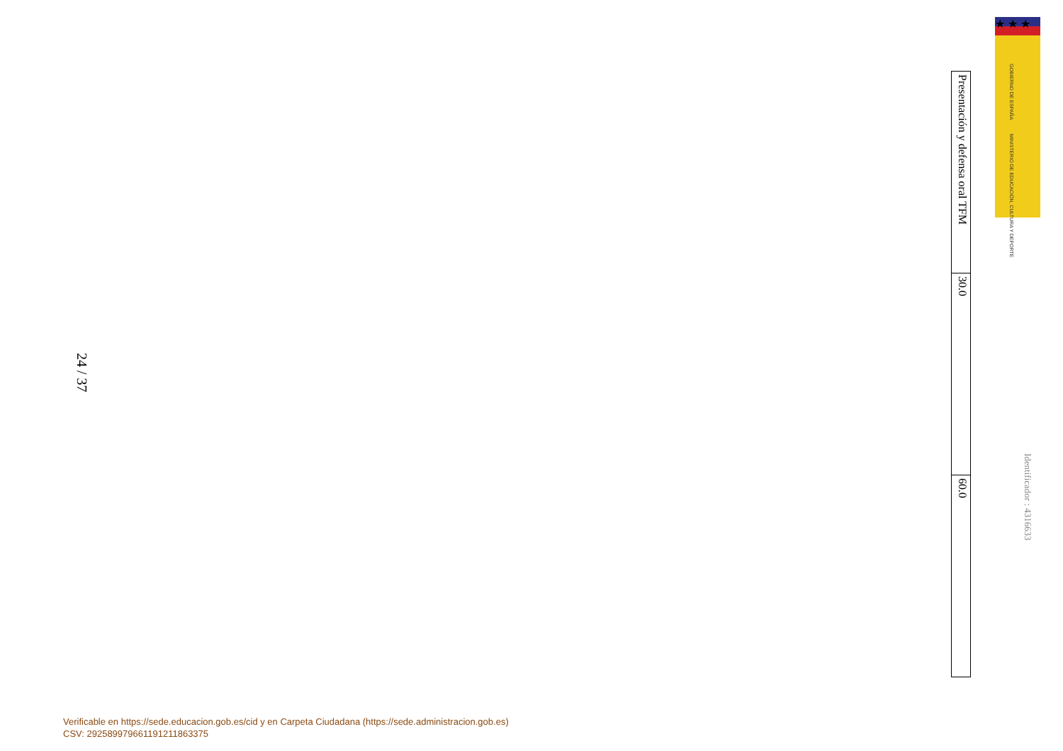★ ★ ★
GOBIERNO DE ESPAÑA
MINISTERIO DE EDUCACIÓN, CULTURA Y DEPORTE
Identificador : 4316633
| Presentación y defensa oral TFM |
| 30.0 |
| 60.0 |
24 / 37
Verificable en https://sede.educacion.gob.es/cid y en Carpeta Ciudadana (https://sede.administracion.gob.es)
CSV: 292589979661191211863375